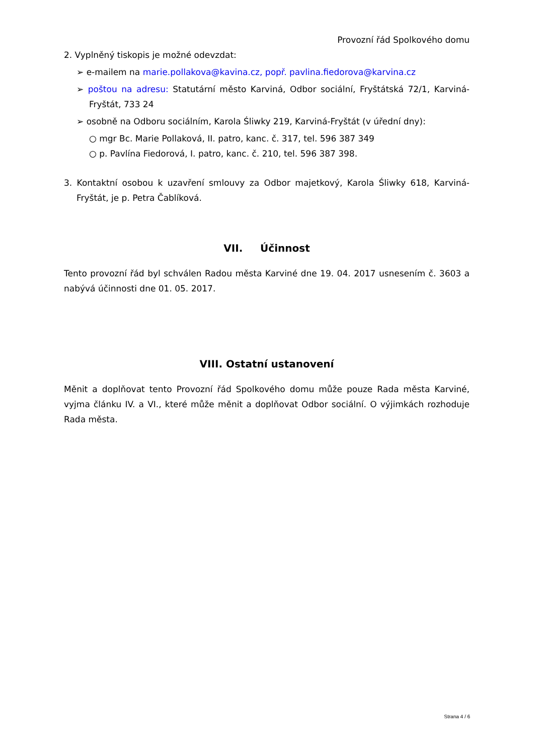Provozní řád Spolkového domu
2. Vyplněný tiskopis je možné odevzdat:
➢ e-mailem na marie.pollakova@kavina.cz, popř. pavlina.fiedorova@karvina.cz
➢ poštou na adresu: Statutární město Karviná, Odbor sociální, Fryštátská 72/1, Karviná- Fryštát, 733 24
➢ osobně na Odboru sociálním, Karola Śliwky 219, Karviná-Fryštát (v úřední dny):
○ mgr Bc. Marie Pollaková, II. patro, kanc. č. 317, tel. 596 387 349
○ p. Pavlína Fiedorová, I. patro, kanc. č. 210, tel. 596 387 398.
3. Kontaktní osobou k uzavření smlouvy za Odbor majetkový, Karola Śliwky 618, Karviná-Fryštát, je p. Petra Čablíková.
VII. Účinnost
Tento provozní řád byl schválen Radou města Karviné dne 19. 04. 2017 usnesením č. 3603 a nabývá účinnosti dne 01. 05. 2017.
VIII. Ostatní ustanovení
Měnit a doplňovat tento Provozní řád Spolkového domu může pouze Rada města Karviné, vyjma článku IV. a VI., které může měnit a doplňovat Odbor sociální. O výjimkách rozhoduje Rada města.
Strana 4 / 6